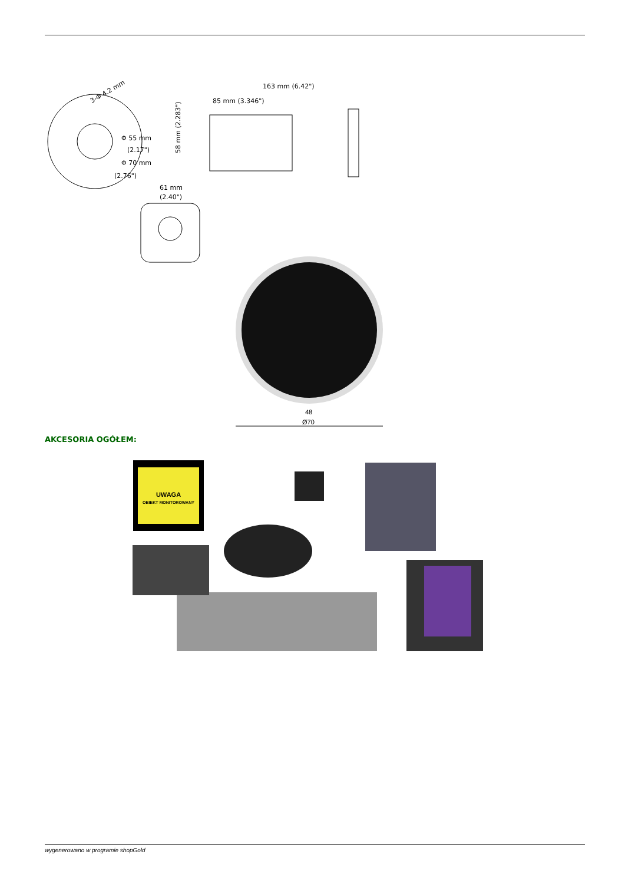3-Φ 4.2 mm
Φ 55 mm
(2.17")
Φ 70 mm
(2.76")
163 mm (6.42")
85 mm (3.346")
58 mm (2.283")
61 mm
(2.40")
48
Ø70
AKCESORIA OGÓŁEM:
UWAGA
OBIEKT MONITOROWANY
wygenerowano w programie shopGold